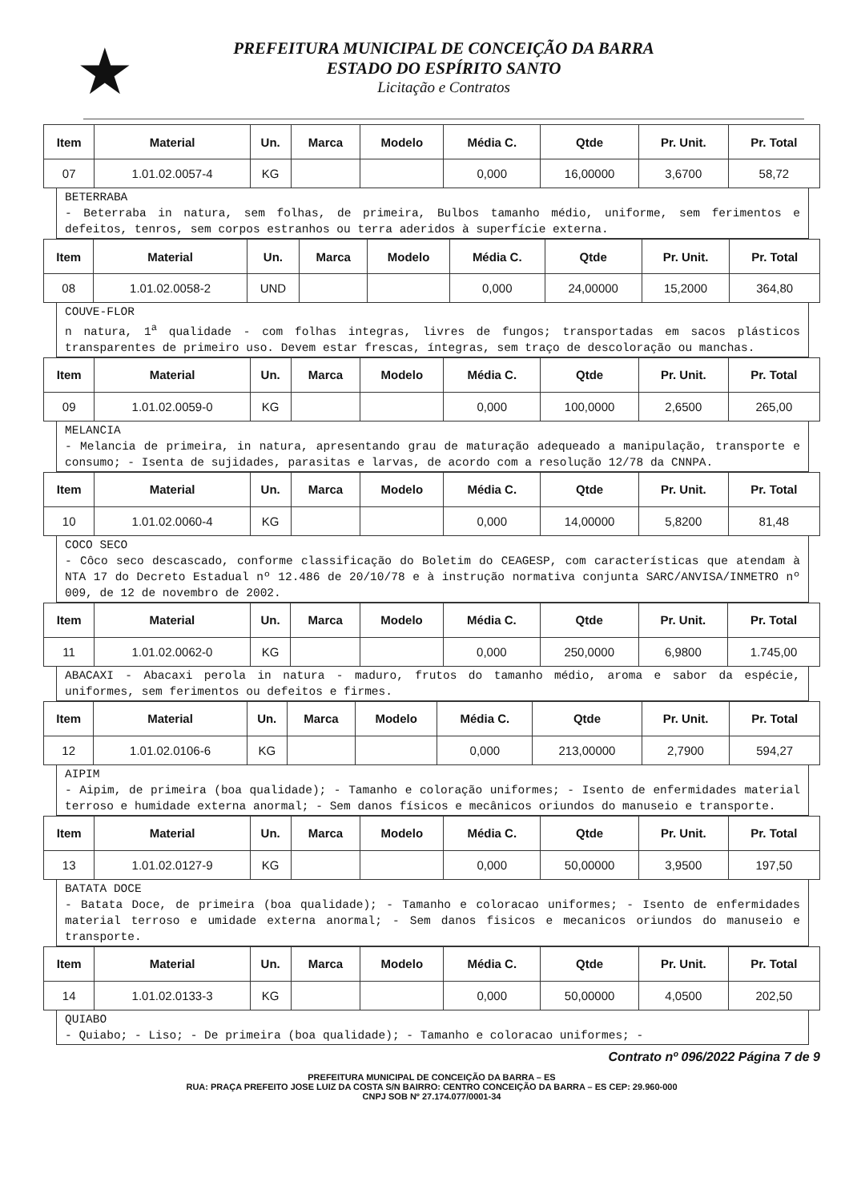★
PREFEITURA MUNICIPAL DE CONCEIÇÃO DA BARRA
ESTADO DO ESPÍRITO SANTO
Licitação e Contratos
| Item | Material | Un. | Marca | Modelo | Média C. | Qtde | Pr. Unit. | Pr. Total |
| --- | --- | --- | --- | --- | --- | --- | --- | --- |
| 07 | 1.01.02.0057-4 | KG | | | 0,000 | 16,00000 | 3,6700 | 58,72 |
BETERRABA
- Beterraba in natura, sem folhas, de primeira, Bulbos tamanho médio, uniforme, sem ferimentos e defeitos, tenros, sem corpos estranhos ou terra aderidos à superfície externa.
| Item | Material | Un. | Marca | Modelo | Média C. | Qtde | Pr. Unit. | Pr. Total |
| --- | --- | --- | --- | --- | --- | --- | --- | --- |
| 08 | 1.01.02.0058-2 | UND | | | 0,000 | 24,00000 | 15,2000 | 364,80 |
COUVE-FLOR
n natura, 1<sup>a</sup> qualidade - com folhas integras, livres de fungos; transportadas em sacos plásticos transparentes de primeiro uso. Devem estar frescas, íntegras, sem traço de descoloração ou manchas.
| Item | Material | Un. | Marca | Modelo | Média C. | Qtde | Pr. Unit. | Pr. Total |
| --- | --- | --- | --- | --- | --- | --- | --- | --- |
| 09 | 1.01.02.0059-0 | KG | | | 0,000 | 100,0000 | 2,6500 | 265,00 |
MELANCIA
- Melancia de primeira, in natura, apresentando grau de maturação adequeado a manipulação, transporte e consumo; - Isenta de sujidades, parasitas e larvas, de acordo com a resolução 12/78 da CNNPA.
| Item | Material | Un. | Marca | Modelo | Média C. | Qtde | Pr. Unit. | Pr. Total |
| --- | --- | --- | --- | --- | --- | --- | --- | --- |
| 10 | 1.01.02.0060-4 | KG | | | 0,000 | 14,00000 | 5,8200 | 81,48 |
COCO SECO
- Côco seco descascado, conforme classificação do Boletim do CEAGESP, com características que atendam à NTA 17 do Decreto Estadual nº 12.486 de 20/10/78 e à instrução normativa conjunta SARC/ANVISA/INMETRO nº 009, de 12 de novembro de 2002.
| Item | Material | Un. | Marca | Modelo | Média C. | Qtde | Pr. Unit. | Pr. Total |
| --- | --- | --- | --- | --- | --- | --- | --- | --- |
| 11 | 1.01.02.0062-0 | KG | | | 0,000 | 250,0000 | 6,9800 | 1.745,00 |
ABACAXI - Abacaxi perola in natura - maduro, frutos do tamanho médio, aroma e sabor da espécie, uniformes, sem ferimentos ou defeitos e firmes.
| Item | Material | Un. | Marca | Modelo | Média C. | Qtde | Pr. Unit. | Pr. Total |
| --- | --- | --- | --- | --- | --- | --- | --- | --- |
| 12 | 1.01.02.0106-6 | KG | | | 0,000 | 213,00000 | 2,7900 | 594,27 |
AIPIM
- Aipim, de primeira (boa qualidade); - Tamanho e coloração uniformes; - Isento de enfermidades material terroso e humidade externa anormal; - Sem danos físicos e mecânicos oriundos do manuseio e transporte.
| Item | Material | Un. | Marca | Modelo | Média C. | Qtde | Pr. Unit. | Pr. Total |
| --- | --- | --- | --- | --- | --- | --- | --- | --- |
| 13 | 1.01.02.0127-9 | KG | | | 0,000 | 50,00000 | 3,9500 | 197,50 |
BATATA DOCE
- Batata Doce, de primeira (boa qualidade); - Tamanho e coloracao uniformes; - Isento de enfermidades material terroso e umidade externa anormal; - Sem danos fisicos e mecanicos oriundos do manuseio e transporte.
| Item | Material | Un. | Marca | Modelo | Média C. | Qtde | Pr. Unit. | Pr. Total |
| --- | --- | --- | --- | --- | --- | --- | --- | --- |
| 14 | 1.01.02.0133-3 | KG | | | 0,000 | 50,00000 | 4,0500 | 202,50 |
QUIABO
- Quiabo; - Liso; - De primeira (boa qualidade); - Tamanho e coloracao uniformes; -
Contrato nº 096/2022 Página 7 de 9
PREFEITURA MUNICIPAL DE CONCEIÇÃO DA BARRA – ES
RUA: PRAÇA PREFEITO JOSE LUIZ DA COSTA S/N BAIRRO: CENTRO CONCEIÇÃO DA BARRA – ES CEP: 29.960-000
CNPJ SOB Nº 27.174.077/0001-34